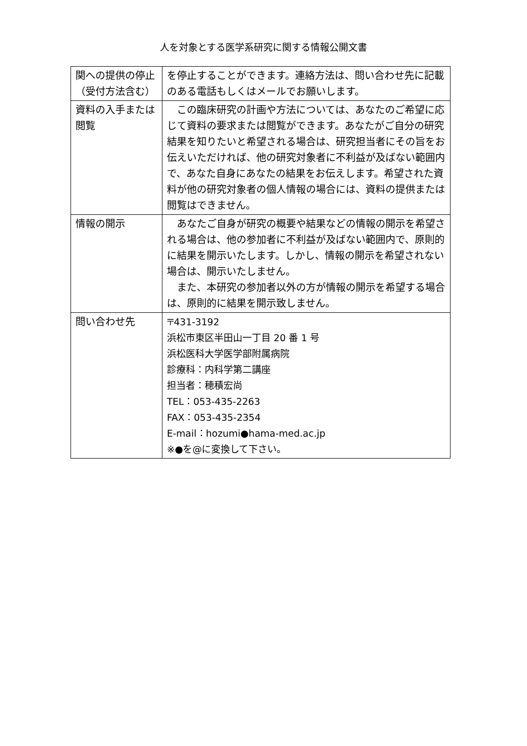人を対象とする医学系研究に関する情報公開文書
| 関への提供の停止（受付方法含む） | を停止することができます。連絡方法は、問い合わせ先に記載のある電話もしくはメールでお願いします。 |
| 資料の入手または閲覧 | この臨床研究の計画や方法については、あなたのご希望に応じて資料の要求または閲覧ができます。あなたがご自分の研究結果を知りたいと希望される場合は、研究担当者にその旨をお伝えいただければ、他の研究対象者に不利益が及ばない範囲内で、あなた自身にあなたの結果をお伝えします。希望された資料が他の研究対象者の個人情報の場合には、資料の提供または閲覧はできません。 |
| 情報の開示 | あなたご自身が研究の概要や結果などの情報の開示を希望される場合は、他の参加者に不利益が及ばない範囲内で、原則的に結果を開示いたします。しかし、情報の開示を希望されない場合は、開示いたしません。 また、本研究の参加者以外の方が情報の開示を希望する場合は、原則的に結果を開示致しません。 |
| 問い合わせ先 | 〒431-3192 浜松市東区半田山一丁目 20 番 1 号 浜松医科大学医学部附属病院 診療科：内科学第二講座 担当者：穂積宏尚 TEL：053-435-2263 FAX：053-435-2354 E-mail：hozumi●hama-med.ac.jp ※●を@に変換して下さい。 |